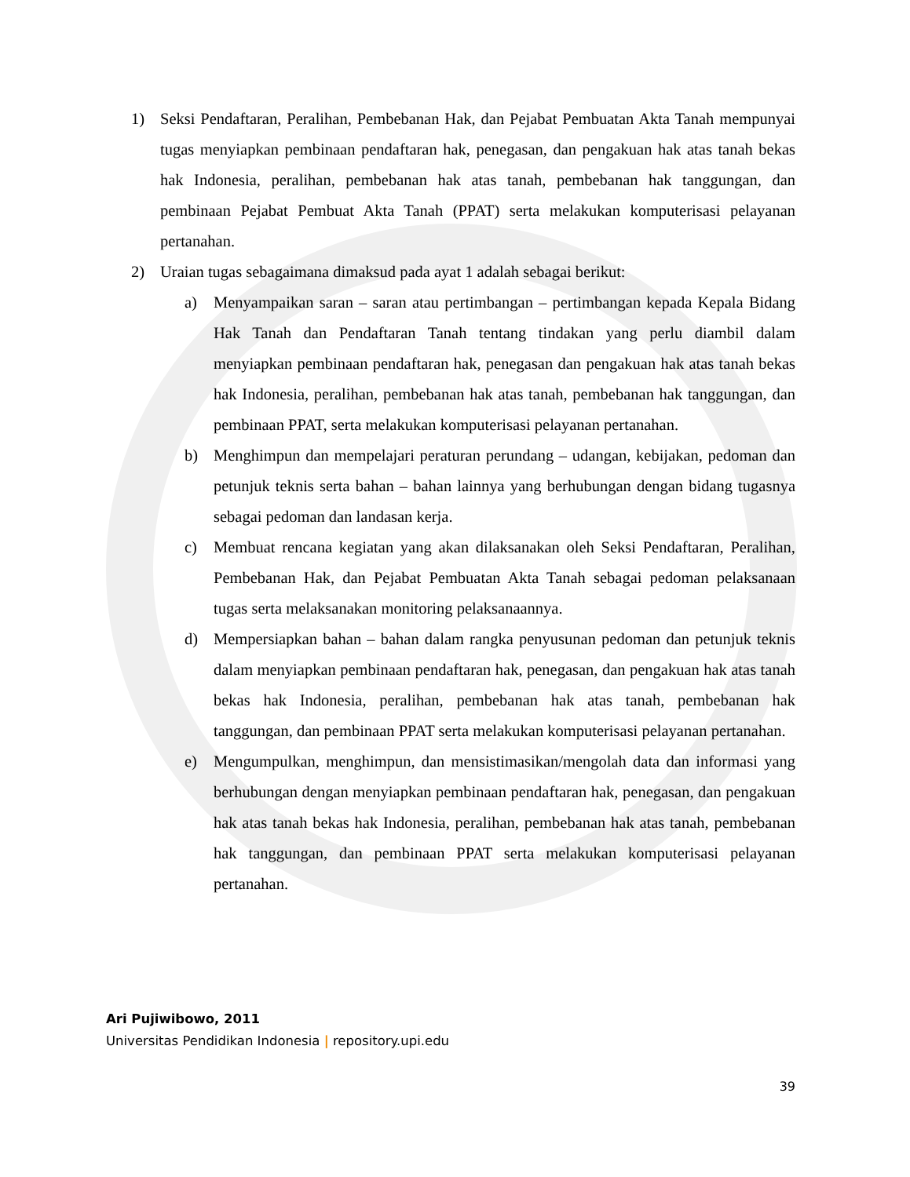1) Seksi Pendaftaran, Peralihan, Pembebanan Hak, dan Pejabat Pembuatan Akta Tanah mempunyai tugas menyiapkan pembinaan pendaftaran hak, penegasan, dan pengakuan hak atas tanah bekas hak Indonesia, peralihan, pembebanan hak atas tanah, pembebanan hak tanggungan, dan pembinaan Pejabat Pembuat Akta Tanah (PPAT) serta melakukan komputerisasi pelayanan pertanahan.
2) Uraian tugas sebagaimana dimaksud pada ayat 1 adalah sebagai berikut:
a) Menyampaikan saran – saran atau pertimbangan – pertimbangan kepada Kepala Bidang Hak Tanah dan Pendaftaran Tanah tentang tindakan yang perlu diambil dalam menyiapkan pembinaan pendaftaran hak, penegasan dan pengakuan hak atas tanah bekas hak Indonesia, peralihan, pembebanan hak atas tanah, pembebanan hak tanggungan, dan pembinaan PPAT, serta melakukan komputerisasi pelayanan pertanahan.
b) Menghimpun dan mempelajari peraturan perundang – udangan, kebijakan, pedoman dan petunjuk teknis serta bahan – bahan lainnya yang berhubungan dengan bidang tugasnya sebagai pedoman dan landasan kerja.
c) Membuat rencana kegiatan yang akan dilaksanakan oleh Seksi Pendaftaran, Peralihan, Pembebanan Hak, dan Pejabat Pembuatan Akta Tanah sebagai pedoman pelaksanaan tugas serta melaksanakan monitoring pelaksanaannya.
d) Mempersiapkan bahan – bahan dalam rangka penyusunan pedoman dan petunjuk teknis dalam menyiapkan pembinaan pendaftaran hak, penegasan, dan pengakuan hak atas tanah bekas hak Indonesia, peralihan, pembebanan hak atas tanah, pembebanan hak tanggungan, dan pembinaan PPAT serta melakukan komputerisasi pelayanan pertanahan.
e) Mengumpulkan, menghimpun, dan mensistimasikan/mengolah data dan informasi yang berhubungan dengan menyiapkan pembinaan pendaftaran hak, penegasan, dan pengakuan hak atas tanah bekas hak Indonesia, peralihan, pembebanan hak atas tanah, pembebanan hak tanggungan, dan pembinaan PPAT serta melakukan komputerisasi pelayanan pertanahan.
Ari Pujiwibowo, 2011
Universitas Pendidikan Indonesia | repository.upi.edu
39